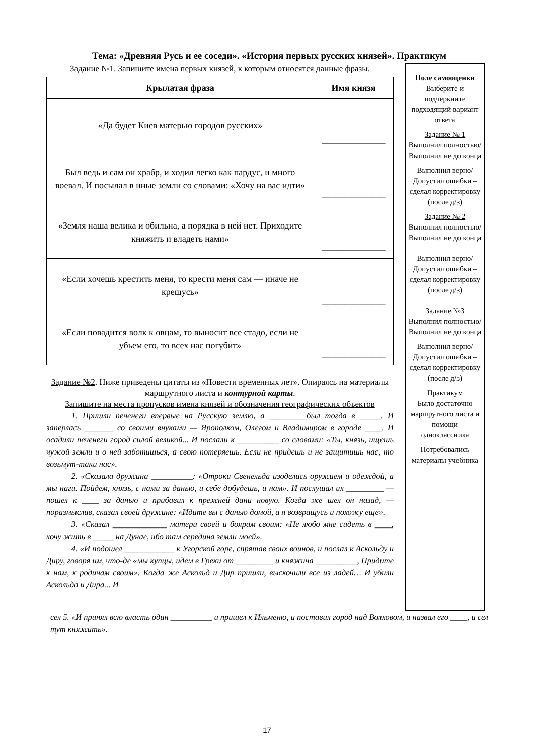Тема: «Древняя Русь и ее соседи». «История первых русских князей». Практикум
Задание №1. Запишите имена первых князей, к которым относятся данные фразы.
| Крылатая фраза | Имя князя |
| --- | --- |
| «Да будет Киев матерью городов русских» | ______________ |
| Был ведь и сам он храбр, и ходил легко как пардус, и много воевал. И посылал в иные земли со словами: «Хочу на вас идти» | ______________ |
| «Земля наша велика и обильна, а порядка в ней нет. Приходите княжить и владеть нами» | ______________ |
| «Если хочешь крестить меня, то крести меня сам — иначе не крещусь» | ______________ |
| «Если повадится волк к овцам, то выносит все стадо, если не убьем его, то всех нас погубит» | ______________ |
Задание №2. Ниже приведены цитаты из «Повести временных лет». Опираясь на материалы маршрутного листа и контурной карты.
Запишите на места пропусков имена князей и обозначения географических объектов
1. Пришли печенеги впервые на Русскую землю, а _________был тогда в _____. И заперлась _______ со своими внуками — Ярополком, Олегом и Владимиром в городе ____. И осадили печенеги город силой великой... И послали к __________ со словами: «Ты, князь, ищешь чужой земли и о ней заботишься, а свою потеряешь. Если не придешь и не защитишь нас, то возьмут-таки нас».
2. «Сказала дружина __________: «Отроки Свенельда изоделись оружием и одеждой, а мы наги. Пойдем, князь, с нами за данью, и себе добудешь, и нам». И послушал их _________ — пошел к ____ за данью и прибавил к прежней дани новую. Когда же шел он назад, — поразмыслив, сказал своей дружине: «Идите вы с данью домой, а я возвращусь и похожу еще».
3. «Сказал _____________ матери своей и боярам своим: «Не любо мне сидеть в ____, хочу жить в _____ на Дунае, ибо там середина земли моей».
4. «И подошел ____________ к Угорской горе, спрятав своих воинов, и послал к Аскольду и Диру, говоря им, что-де «мы купцы, идем в Греки от _________ и княжича __________, Придите к нам, к родичам своим». Когда же Аскольд и Дир пришли, выскочили все из ладей… И убили Аскольда и Дира... И
Поле самооценки
Выберите и подчеркните подходящий вариант ответа
Задание № 1
Выполнил полностью/ Выполнил не до конца
Выполнил верно/ Допустил ошибки – сделал корректировку (после д/з)
Задание № 2
Выполнил полностью/ Выполнил не до конца
Выполнил верно/ Допустил ошибки – сделал корректировку (после д/з)
Задание №3
Выполнил полностью/ Выполнил не до конца
Выполнил верно/ Допустил ошибки – сделал корректировку (после д/з)
Практикум
Было достаточно маршрутного листа и помощи одноклассника
Потребовались материалы учебника
сел 5. «И принял всю власть один __________ и пришел к Ильменю, и поставил город над Волховом, и назвал его ____, и сел тут княжить».
17